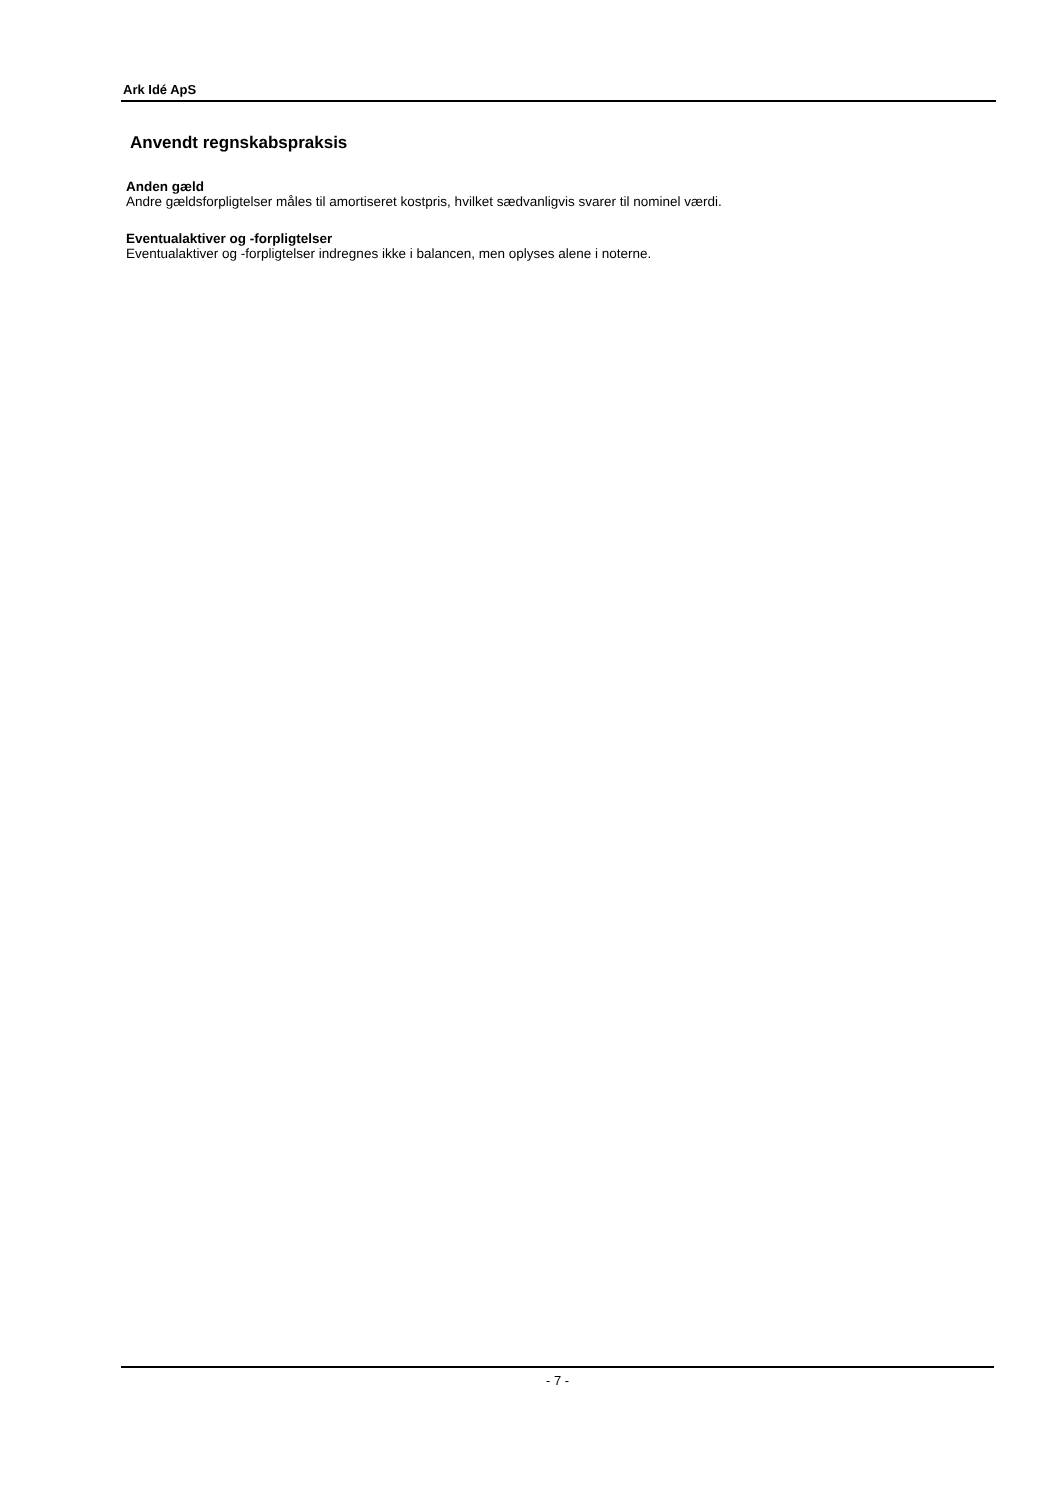Ark Idé ApS
Anvendt regnskabspraksis
Anden gæld
Andre gældsforpligtelser måles til amortiseret kostpris, hvilket sædvanligvis svarer til nominel værdi.
Eventualaktiver og -forpligtelser
Eventualaktiver og -forpligtelser indregnes ikke i balancen, men oplyses alene i noterne.
- 7 -